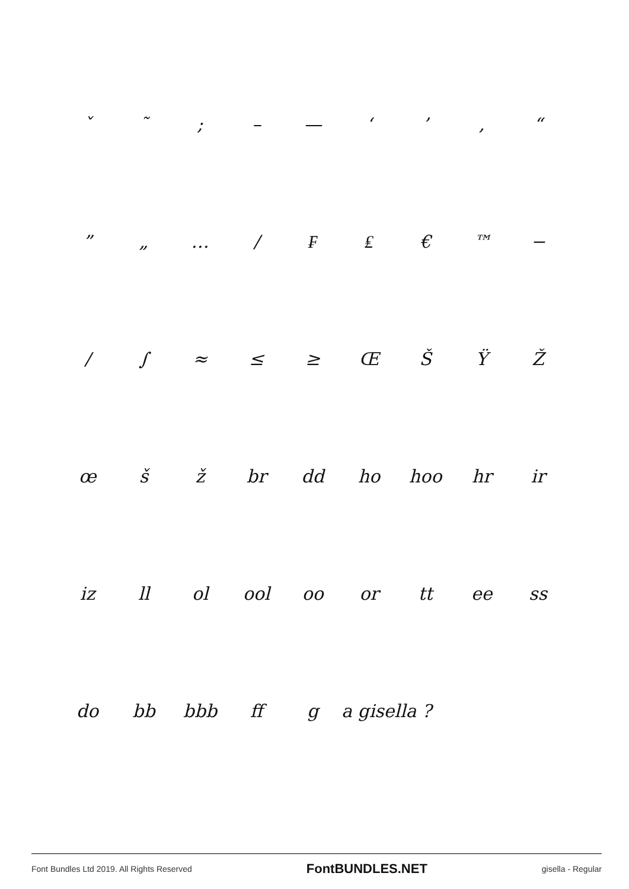| ˇ | ˜ | ; | – | — | ‘ | ’ | ‚ | “ |
| ” | „ | … | / | ₣ | ₤ | € | ™ | − |
| ∕ | ∫ | ≈ | ≤ | ≥ | Œ | Š | Ÿ | Ž |
| œ | š | ž | br | dd | ho | hoo | hr | ir |
| iz | ll | ol | ool | oo | or | tt | ee | ss |
| do | bb | bbb | ff | g | a gisella ? | | | |
Font Bundles Ltd 2019. All Rights Reserved FontBUNDLES.NET gisella - Regular